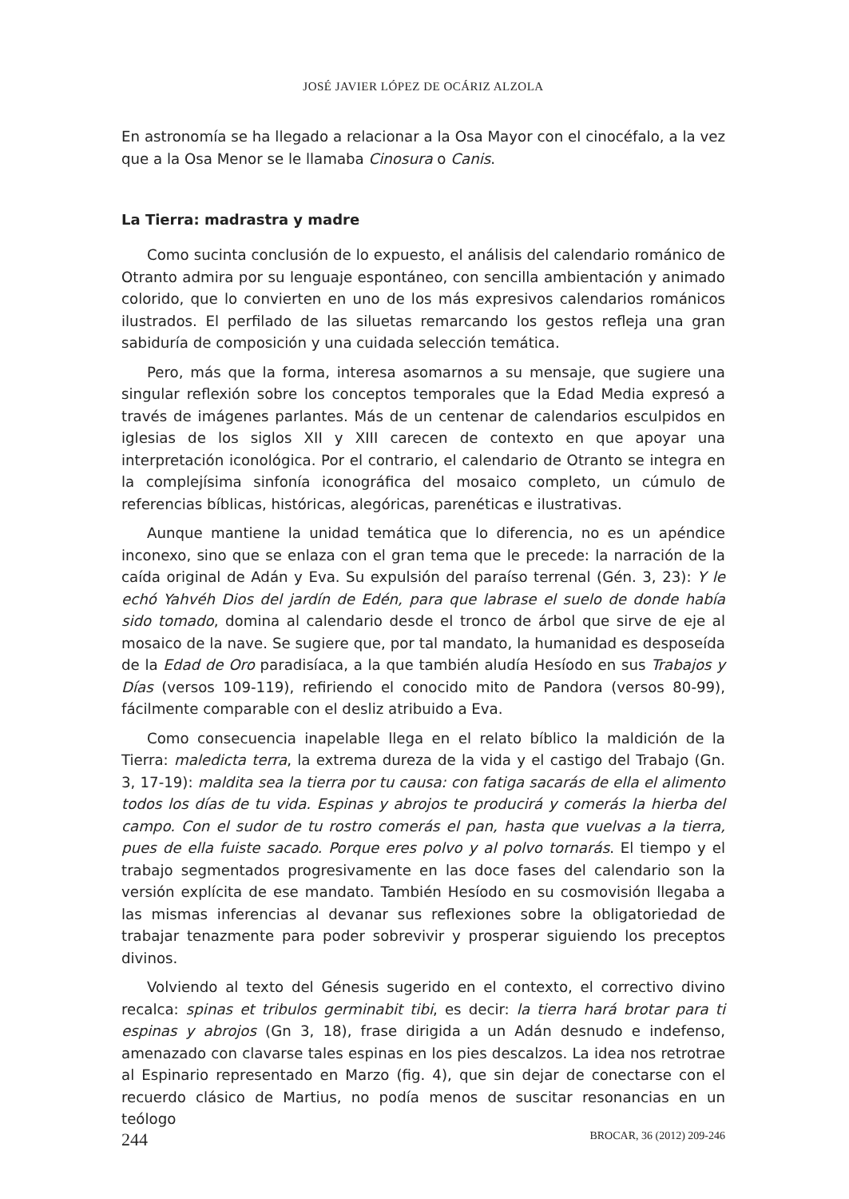JOSÉ JAVIER LÓPEZ DE OCÁRIZ ALZOLA
En astronomía se ha llegado a relacionar a la Osa Mayor con el cinocéfalo, a la vez que a la Osa Menor se le llamaba Cinosura o Canis.
La Tierra: madrastra y madre
Como sucinta conclusión de lo expuesto, el análisis del calendario románico de Otranto admira por su lenguaje espontáneo, con sencilla ambientación y animado colorido, que lo convierten en uno de los más expresivos calendarios románicos ilustrados. El perfilado de las siluetas remarcando los gestos refleja una gran sabiduría de composición y una cuidada selección temática.
Pero, más que la forma, interesa asomarnos a su mensaje, que sugiere una singular reflexión sobre los conceptos temporales que la Edad Media expresó a través de imágenes parlantes. Más de un centenar de calendarios esculpidos en iglesias de los siglos XII y XIII carecen de contexto en que apoyar una interpretación iconológica. Por el contrario, el calendario de Otranto se integra en la complejísima sinfonía iconográfica del mosaico completo, un cúmulo de referencias bíblicas, históricas, alegóricas, parenéticas e ilustrativas.
Aunque mantiene la unidad temática que lo diferencia, no es un apéndice inconexo, sino que se enlaza con el gran tema que le precede: la narración de la caída original de Adán y Eva. Su expulsión del paraíso terrenal (Gén. 3, 23): Y le echó Yahvéh Dios del jardín de Edén, para que labrase el suelo de donde había sido tomado, domina al calendario desde el tronco de árbol que sirve de eje al mosaico de la nave. Se sugiere que, por tal mandato, la humanidad es desposeída de la Edad de Oro paradisíaca, a la que también aludía Hesíodo en sus Trabajos y Días (versos 109-119), refiriendo el conocido mito de Pandora (versos 80-99), fácilmente comparable con el desliz atribuido a Eva.
Como consecuencia inapelable llega en el relato bíblico la maldición de la Tierra: maledicta terra, la extrema dureza de la vida y el castigo del Trabajo (Gn. 3, 17-19): maldita sea la tierra por tu causa: con fatiga sacarás de ella el alimento todos los días de tu vida. Espinas y abrojos te producirá y comerás la hierba del campo. Con el sudor de tu rostro comerás el pan, hasta que vuelvas a la tierra, pues de ella fuiste sacado. Porque eres polvo y al polvo tornarás. El tiempo y el trabajo segmentados progresivamente en las doce fases del calendario son la versión explícita de ese mandato. También Hesíodo en su cosmovisión llegaba a las mismas inferencias al devanar sus reflexiones sobre la obligatoriedad de trabajar tenazmente para poder sobrevivir y prosperar siguiendo los preceptos divinos.
Volviendo al texto del Génesis sugerido en el contexto, el correctivo divino recalca: spinas et tribulos germinabit tibi, es decir: la tierra hará brotar para ti espinas y abrojos (Gn 3, 18), frase dirigida a un Adán desnudo e indefenso, amenazado con clavarse tales espinas en los pies descalzos. La idea nos retrotrae al Espinario representado en Marzo (fig. 4), que sin dejar de conectarse con el recuerdo clásico de Martius, no podía menos de suscitar resonancias en un teólogo
244 BROCAR, 36 (2012) 209-246